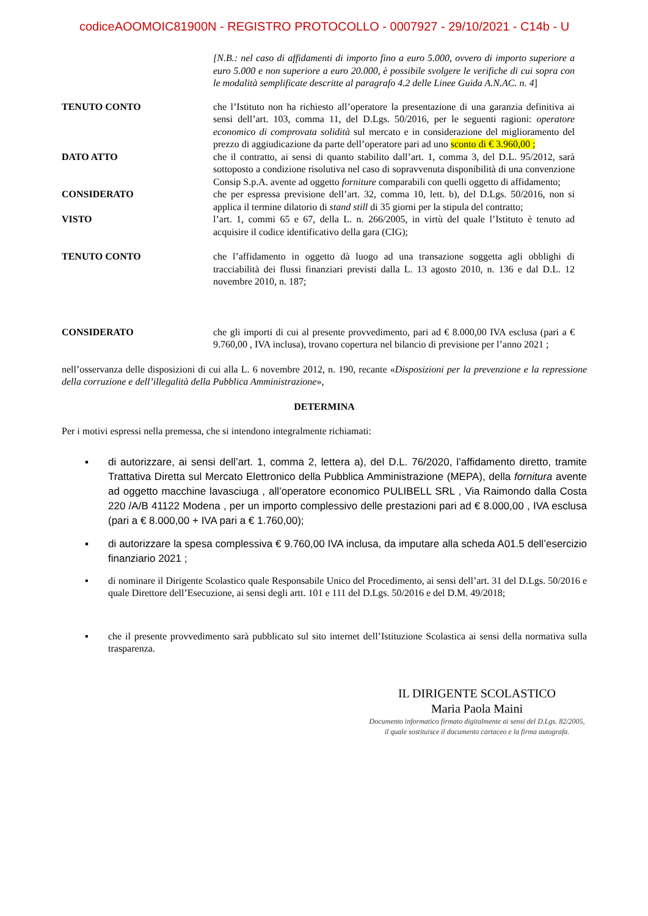codiceAOOMOIC81900N - REGISTRO PROTOCOLLO - 0007927 - 29/10/2021 - C14b - U
[N.B.: nel caso di affidamenti di importo fino a euro 5.000, ovvero di importo superiore a euro 5.000 e non superiore a euro 20.000, è possibile svolgere le verifiche di cui sopra con le modalità semplificate descritte al paragrafo 4.2 delle Linee Guida A.N.AC. n. 4]
TENUTO CONTO che l’Istituto non ha richiesto all’operatore la presentazione di una garanzia definitiva ai sensi dell’art. 103, comma 11, del D.Lgs. 50/2016, per le seguenti ragioni: operatore economico di comprovata solidità sul mercato e in considerazione del miglioramento del prezzo di aggiudicazione da parte dell’operatore pari ad uno sconto di € 3.960,00 ;
DATO ATTO che il contratto, ai sensi di quanto stabilito dall’art. 1, comma 3, del D.L. 95/2012, sarà sottoposto a condizione risolutiva nel caso di sopravvenuta disponibilità di una convenzione Consip S.p.A. avente ad oggetto forniture comparabili con quelli oggetto di affidamento;
CONSIDERATO che per espressa previsione dell’art. 32, comma 10, lett. b), del D.Lgs. 50/2016, non si applica il termine dilatorio di stand still di 35 giorni per la stipula del contratto;
VISTO l’art. 1, commi 65 e 67, della L. n. 266/2005, in virtù del quale l’Istituto è tenuto ad acquisire il codice identificativo della gara (CIG);
TENUTO CONTO che l’affidamento in oggetto dà luogo ad una transazione soggetta agli obblighi di tracciabilità dei flussi finanziari previsti dalla L. 13 agosto 2010, n. 136 e dal D.L. 12 novembre 2010, n. 187;
CONSIDERATO che gli importi di cui al presente provvedimento, pari ad € 8.000,00 IVA esclusa (pari a € 9.760,00 , IVA inclusa), trovano copertura nel bilancio di previsione per l’anno 2021 ;
nell’osservanza delle disposizioni di cui alla L. 6 novembre 2012, n. 190, recante «Disposizioni per la prevenzione e la repressione della corruzione e dell’illegalità della Pubblica Amministrazione»,
DETERMINA
Per i motivi espressi nella premessa, che si intendono integralmente richiamati:
▪ di autorizzare, ai sensi dell’art. 1, comma 2, lettera a), del D.L. 76/2020, l’affidamento diretto, tramite Trattativa Diretta sul Mercato Elettronico della Pubblica Amministrazione (MEPA), della fornitura avente ad oggetto macchine lavasciuga , all’operatore economico PULIBELL SRL , Via Raimondo dalla Costa 220 /A/B 41122 Modena , per un importo complessivo delle prestazioni pari ad € 8.000,00 , IVA esclusa (pari a € 8.000,00 + IVA pari a € 1.760,00);
▪ di autorizzare la spesa complessiva € 9.760,00 IVA inclusa, da imputare alla scheda A01.5 dell’esercizio finanziario 2021 ;
▪ di nominare il Dirigente Scolastico quale Responsabile Unico del Procedimento, ai sensi dell’art. 31 del D.Lgs. 50/2016 e quale Direttore dell’Esecuzione, ai sensi degli artt. 101 e 111 del D.Lgs. 50/2016 e del D.M. 49/2018;
▪ che il presente provvedimento sarà pubblicato sul sito internet dell’Istituzione Scolastica ai sensi della normativa sulla trasparenza.
IL DIRIGENTE SCOLASTICO
Maria Paola Maini
Documento informatico firmato digitalmente ai sensi del D.Lgs. 82/2005,
il quale sostituisce il documento cartaceo e la firma autografa.